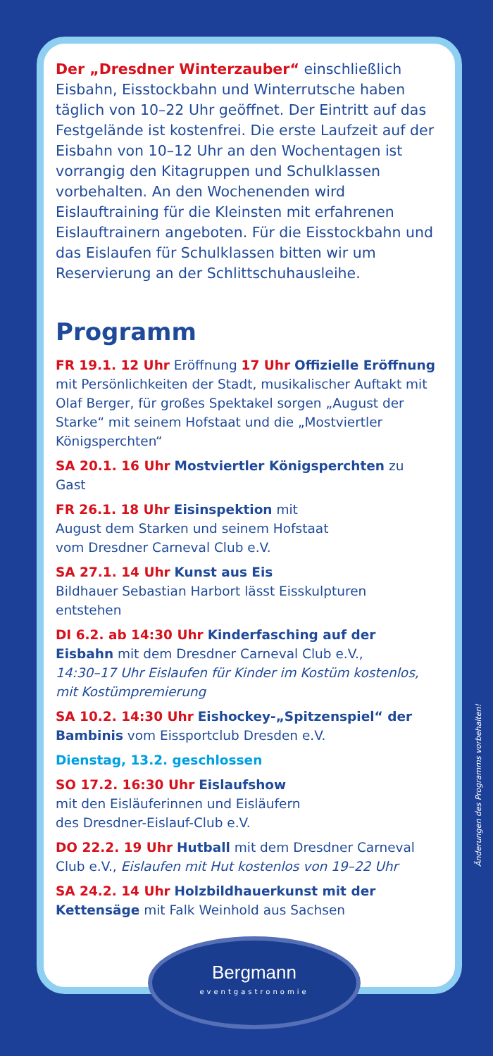Der „Dresdner Winterzauber“ einschließlich Eisbahn, Eisstockbahn und Winterrutsche haben täglich von 10–22 Uhr geöffnet. Der Eintritt auf das Festgelände ist kostenfrei. Die erste Laufzeit auf der Eisbahn von 10–12 Uhr an den Wochentagen ist vorrangig den Kitagruppen und Schulklassen vorbehalten. An den Wochenenden wird Eislauftraining für die Kleinsten mit erfahrenen Eislauftrainern angeboten. Für die Eisstockbahn und das Eislaufen für Schulklassen bitten wir um Reservierung an der Schlittschuhausleihe.
Programm
FR 19.1. 12 Uhr Eröffnung 17 Uhr Offizielle Eröffnung mit Persönlichkeiten der Stadt, musikalischer Auftakt mit Olaf Berger, für großes Spektakel sorgen „August der Starke“ mit seinem Hofstaat und die „Mostviertler Königsperchten“
SA 20.1. 16 Uhr Mostviertler Königsperchten zu Gast
FR 26.1. 18 Uhr Eisinspektion mit
August dem Starken und seinem Hofstaat
vom Dresdner Carneval Club e.V.
SA 27.1. 14 Uhr Kunst aus Eis
Bildhauer Sebastian Harbort lässt Eisskulpturen entstehen
DI 6.2. ab 14:30 Uhr Kinderfasching auf der Eisbahn mit dem Dresdner Carneval Club e.V.,
14:30–17 Uhr Eislaufen für Kinder im Kostüm kostenlos, mit Kostümpremierung
SA 10.2. 14:30 Uhr Eishockey-„Spitzenspiel“ der Bambinis vom Eissportclub Dresden e.V.
Dienstag, 13.2. geschlossen
SO 17.2. 16:30 Uhr Eislaufshow
mit den Eisläuferinnen und Eisläufern
des Dresdner-Eislauf-Club e.V.
DO 22.2. 19 Uhr Hutball mit dem Dresdner Carneval Club e.V., Eislaufen mit Hut kostenlos von 19–22 Uhr
SA 24.2. 14 Uhr Holzbildhauerkunst mit der Kettensäge mit Falk Weinhold aus Sachsen
Änderungen des Programms vorbehalten!
Bergmann
eventgastronomie